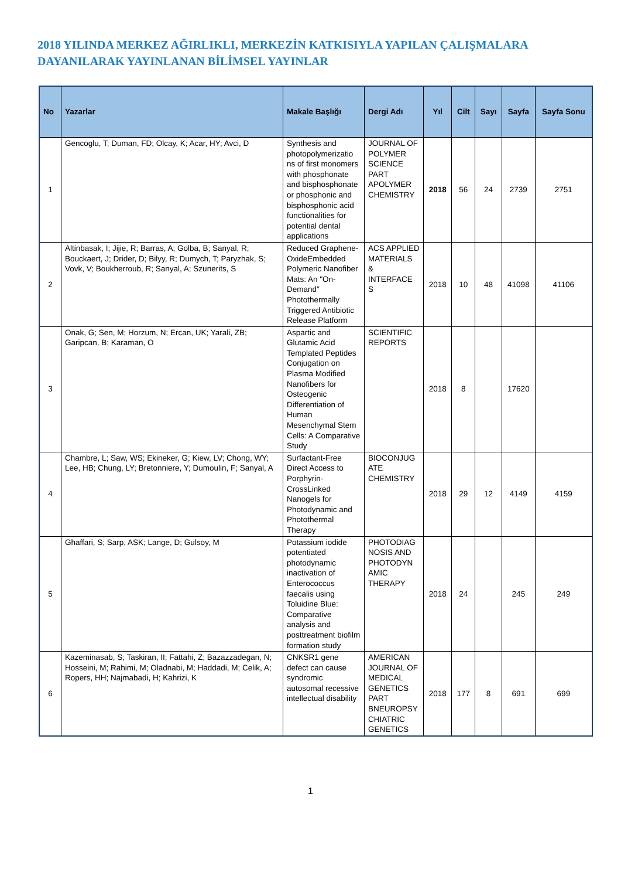2018 YILINDA MERKEZ AĞIRLIKLI, MERKEZİN KATKISIYLA YAPILAN ÇALIŞMALARA DAYANILARAK YAYINLANAN BİLİMSEL YAYINLAR
| No | Yazarlar | Makale Başlığı | Dergi Adı | Yıl | Cilt | Sayı | Sayfa | Sayfa Sonu |
| --- | --- | --- | --- | --- | --- | --- | --- | --- |
| 1 | Gencoglu, T; Duman, FD; Olcay, K; Acar, HY; Avci, D | Synthesis and photopolymerizatio ns of first monomers with phosphonate and bisphosphonate or phosphonic and bisphosphonic acid functionalities for potential dental applications | JOURNAL OF POLYMER SCIENCE PART APOLYMER CHEMISTRY | 2018 | 56 | 24 | 2739 | 2751 |
| 2 | Altinbasak, I; Jijie, R; Barras, A; Golba, B; Sanyal, R; Bouckaert, J; Drider, D; Bilyy, R; Dumych, T; Paryzhak, S; Vovk, V; Boukherroub, R; Sanyal, A; Szunerits, S | Reduced Graphene-OxideEmbedded Polymeric Nanofiber Mats: An "On-Demand" Photothermally Triggered Antibiotic Release Platform | ACS APPLIED MATERIALS & INTERFACE S | 2018 | 10 | 48 | 41098 | 41106 |
| 3 | Onak, G; Sen, M; Horzum, N; Ercan, UK; Yarali, ZB; Garipcan, B; Karaman, O | Aspartic and Glutamic Acid Templated Peptides Conjugation on Plasma Modified Nanofibers for Osteogenic Differentiation of Human Mesenchymal Stem Cells: A Comparative Study | SCIENTIFIC REPORTS | 2018 | 8 | | 17620 | |
| 4 | Chambre, L; Saw, WS; Ekineker, G; Kiew, LV; Chong, WY; Lee, HB; Chung, LY; Bretonniere, Y; Dumoulin, F; Sanyal, A | Surfactant-Free Direct Access to Porphyrin-CrossLinked Nanogels for Photodynamic and Photothermal Therapy | BIOCONJUG ATE CHEMISTRY | 2018 | 29 | 12 | 4149 | 4159 |
| 5 | Ghaffari, S; Sarp, ASK; Lange, D; Gulsoy, M | Potassium iodide potentiated photodynamic inactivation of Enterococcus faecalis using Toluidine Blue: Comparative analysis and posttreatment biofilm formation study | PHOTODIAG NOSIS AND PHOTODYN AMIC THERAPY | 2018 | 24 | | 245 | 249 |
| 6 | Kazeminasab, S; Taskiran, II; Fattahi, Z; Bazazzadegan, N; Hosseini, M; Rahimi, M; Oladnabi, M; Haddadi, M; Celik, A; Ropers, HH; Najmabadi, H; Kahrizi, K | CNKSR1 gene defect can cause syndromic autosomal recessive intellectual disability | AMERICAN JOURNAL OF MEDICAL GENETICS PART BNEUROPSY CHIATRIC GENETICS | 2018 | 177 | 8 | 691 | 699 |
1